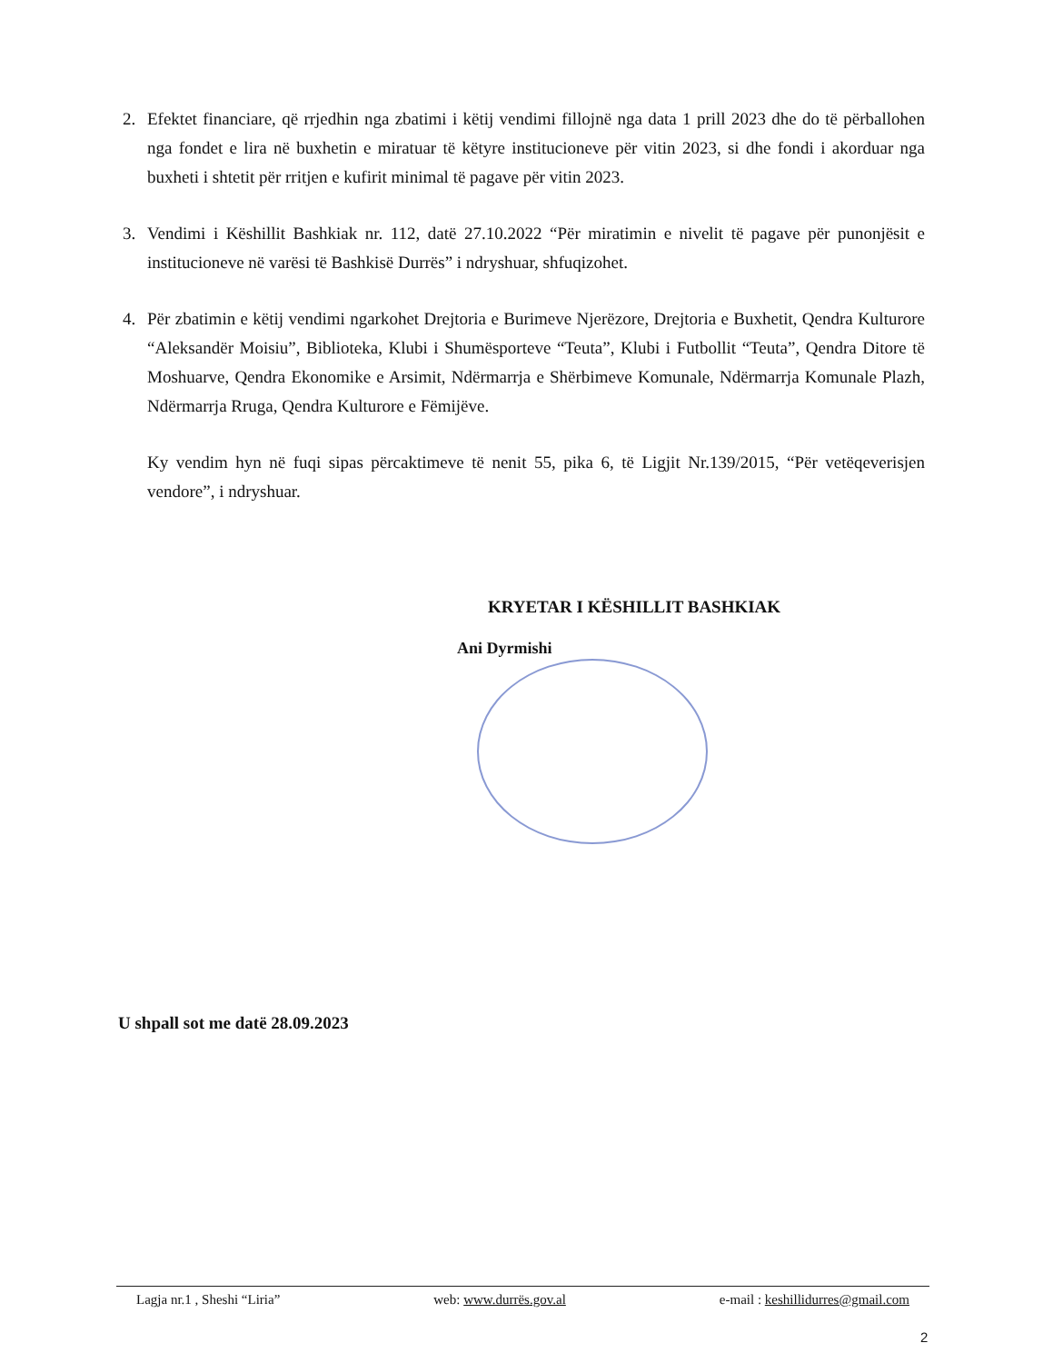2. Efektet financiare, që rrjedhin nga zbatimi i këtij vendimi fillojnë nga data 1 prill 2023 dhe do të përballohen nga fondet e lira në buxhetin e miratuar të këtyre institucioneve për vitin 2023, si dhe fondi i akorduar nga buxheti i shtetit për rritjen e kufirit minimal të pagave për vitin 2023.
3. Vendimi i Këshillit Bashkiak nr. 112, datë 27.10.2022 “Për miratimin e nivelit të pagave për punonjësit e institucioneve në varësi të Bashkisë Durrës” i ndryshuar, shfuqizohet.
4. Për zbatimin e këtij vendimi ngarkohet Drejtoria e Burimeve Njerëzore, Drejtoria e Buxhetit, Qendra Kulturore “Aleksandër Moisiu”, Biblioteka, Klubi i Shumësporteve “Teuta”, Klubi i Futbollit “Teuta”, Qendra Ditore të Moshuarve, Qendra Ekonomike e Arsimit, Ndërmarrja e Shërbimeve Komunale, Ndërmarrja Komunale Plazh, Ndërmarrja Rruga, Qendra Kulturore e Fëmijëve.
Ky vendim hyn në fuqi sipas përcaktimeve të nenit 55, pika 6, të Ligjit Nr.139/2015, “Për vetëqeverisjen vendore”, i ndryshuar.
KRYETAR I KËSHILLIT BASHKIAK
Ani Dyrmishi
U shpall sot me datë 28.09.2023
Lagja nr.1 , Sheshi “Liria” web: www.durrës.gov.al e-mail : keshillidurres@gmail.com
2